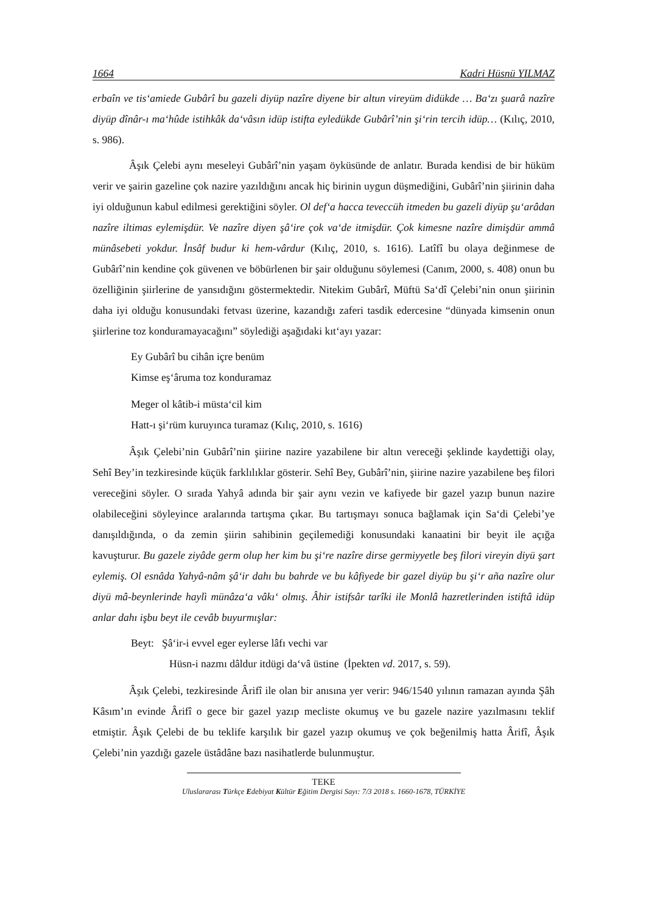1664 Kadri Hüsnü YILMAZ
erbaîn ve tis‘amiede Gubârî bu gazeli diyüp nazîre diyene bir altun vireyüm didükde … Ba‘zı şuarâ nazîre diyüp dînâr-ı ma‘hûde istihkâk da‘vâsın idüp istifta eyledükde Gubârî’nin şi‘rin tercih idüp… (Kılıç, 2010, s. 986).
Âşık Çelebi aynı meseleyi Gubârî’nin yaşam öyküsünde de anlatır. Burada kendisi de bir hüküm verir ve şairin gazeline çok nazire yazıldığını ancak hiç birinin uygun düşmediğini, Gubârî’nin şiirinin daha iyi olduğunun kabul edilmesi gerektiğini söyler. Ol def‘a hacca teveccüh itmeden bu gazeli diyüp şu‘arâdan nazîre iltimas eylemişdür. Ve nazîre diyen şâ‘ire çok va‘de itmişdür. Çok kimesne nazîre dimişdür ammâ münâsebeti yokdur. İnsâf budur ki hem-vârdur (Kılıç, 2010, s. 1616). Latîfî bu olaya değinmese de Gubârî’nin kendine çok güvenen ve böbürlenen bir şair olduğunu söylemesi (Canım, 2000, s. 408) onun bu özelliğinin şiirlerine de yansıdığını göstermektedir. Nitekim Gubârî, Müftü Sa‘dî Çelebi’nin onun şiirinin daha iyi olduğu konusundaki fetvası üzerine, kazandığı zaferi tasdik edercesine “dünyada kimsenin onun şiirlerine toz konduramayacağını” söylediği aşağıdaki kıt‘ayı yazar:
Ey Gubârî bu cihân içre benüm
Kimse eş‘âruma toz konduramaz
Meger ol kâtib-i müsta‘cil kim
Hatt-ı şi‘rüm kuruyınca turamaz (Kılıç, 2010, s. 1616)
Âşık Çelebi’nin Gubârî’nin şiirine nazire yazabilene bir altın vereceği şeklinde kaydettiği olay, Sehî Bey’in tezkiresinde küçük farklılıklar gösterir. Sehî Bey, Gubârî’nin, şiirine nazire yazabilene beş filori vereceğini söyler. O sırada Yahyâ adında bir şair aynı vezin ve kafiyede bir gazel yazıp bunun nazire olabileceğini söyleyince aralarında tartışma çıkar. Bu tartışmayı sonuca bağlamak için Sa‘di Çelebi’ye danışıldığında, o da zemin şiirin sahibinin geçilemediği konusundaki kanaatini bir beyit ile açığa kavuşturur. Bu gazele ziyâde germ olup her kim bu şi‘re nazîre dirse germiyyetle beş filori vireyin diyü şart eylemiş. Ol esnâda Yahyâ-nâm şâ‘ir dahı bu bahrde ve bu kâfiyede bir gazel diyüp bu şi‘r aña nazîre olur diyü mâ-beynlerinde haylì münâza‘a vâkı‘ olmış. Âhir istifsâr tarîki ile Monlâ hazretlerinden istiftâ idüp anlar dahı işbu beyt ile cevâb buyurmışlar:
Beyt: Şâ‘ir-i evvel eger eylerse lâfı vechi var
Hüsn-i nazmı dâldur itdügi da‘vâ üstine (İpekten vd. 2017, s. 59).
Âşık Çelebi, tezkiresinde Ârifî ile olan bir anısına yer verir: 946/1540 yılının ramazan ayında Şâh Kâsım’ın evinde Ârifî o gece bir gazel yazıp mecliste okumuş ve bu gazele nazire yazılmasını teklif etmiştir. Âşık Çelebi de bu teklife karşılık bir gazel yazıp okumuş ve çok beğenilmiş hatta Ârifî, Âşık Çelebi’nin yazdığı gazele üstâdâne bazı nasihatlerde bulunmuştur.
TEKE
Uluslararası Türkçe Edebiyat Kültür Eğitim Dergisi Sayı: 7/3 2018 s. 1660-1678, TÜRKİYE